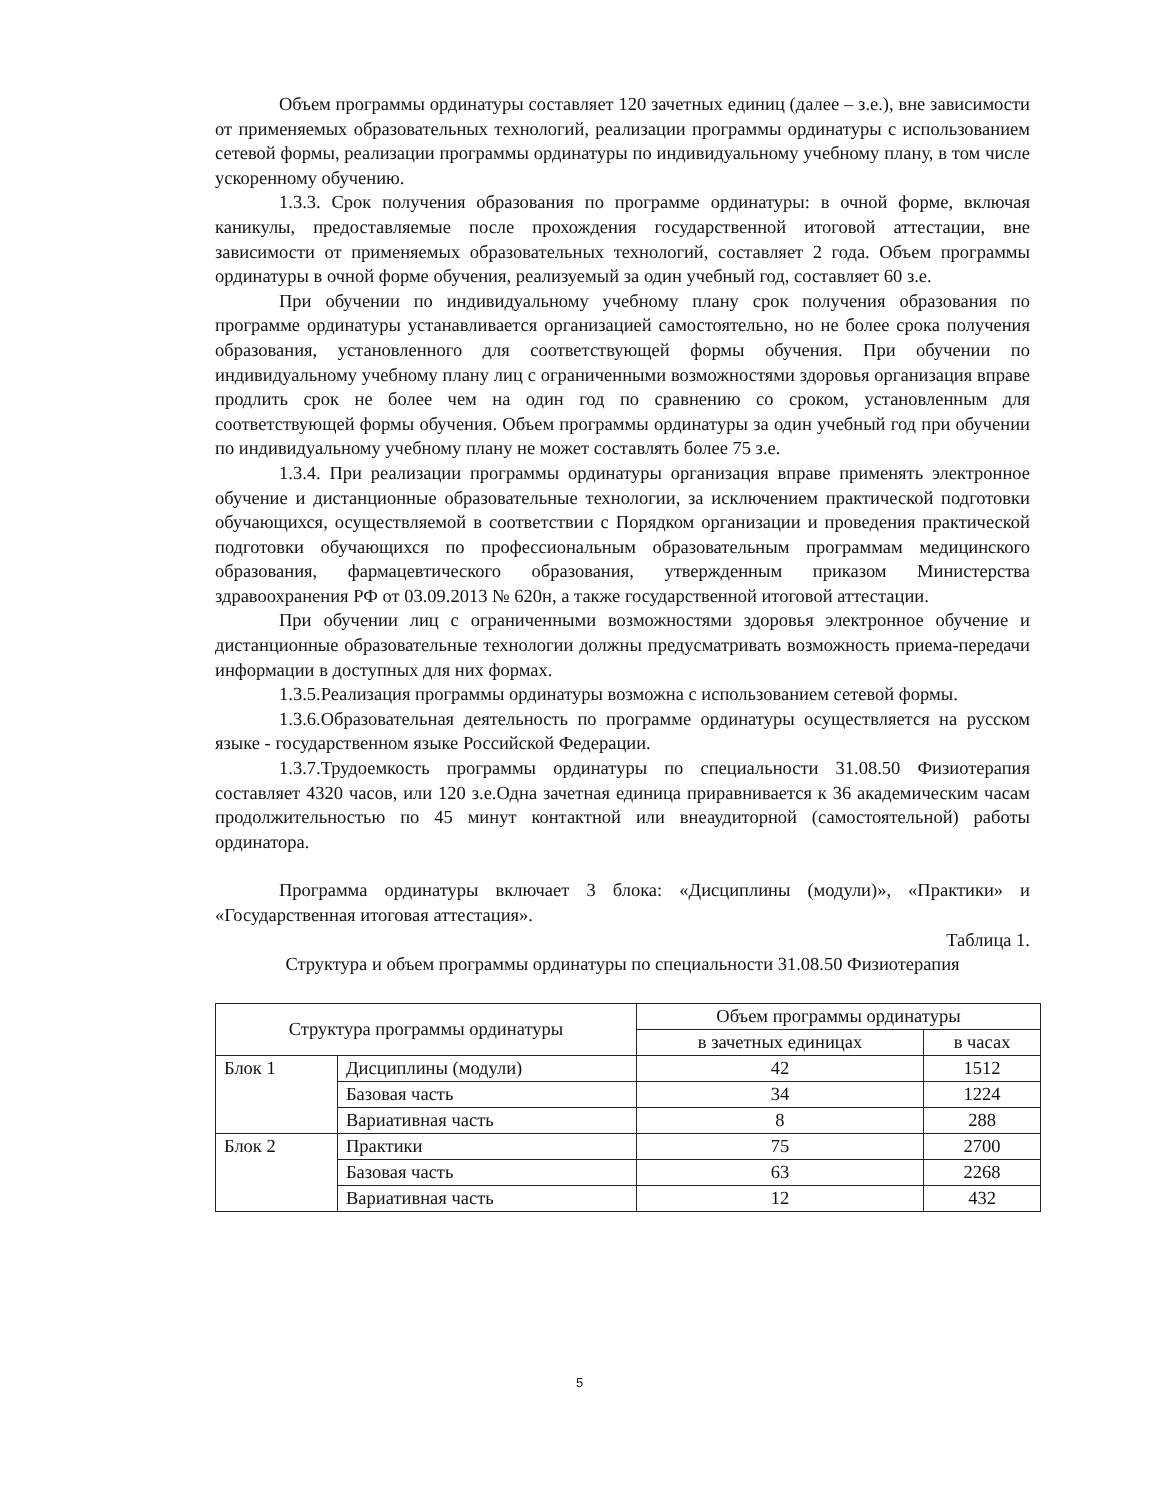Объем программы ординатуры составляет 120 зачетных единиц (далее – з.е.), вне зависимости от применяемых образовательных технологий, реализации программы ординатуры с использованием сетевой формы, реализации программы ординатуры по индивидуальному учебному плану, в том числе ускоренному обучению.
1.3.3. Срок получения образования по программе ординатуры: в очной форме, включая каникулы, предоставляемые после прохождения государственной итоговой аттестации, вне зависимости от применяемых образовательных технологий, составляет 2 года. Объем программы ординатуры в очной форме обучения, реализуемый за один учебный год, составляет 60 з.е.
При обучении по индивидуальному учебному плану срок получения образования по программе ординатуры устанавливается организацией самостоятельно, но не более срока получения образования, установленного для соответствующей формы обучения. При обучении по индивидуальному учебному плану лиц с ограниченными возможностями здоровья организация вправе продлить срок не более чем на один год по сравнению со сроком, установленным для соответствующей формы обучения. Объем программы ординатуры за один учебный год при обучении по индивидуальному учебному плану не может составлять более 75 з.е.
1.3.4. При реализации программы ординатуры организация вправе применять электронное обучение и дистанционные образовательные технологии, за исключением практической подготовки обучающихся, осуществляемой в соответствии с Порядком организации и проведения практической подготовки обучающихся по профессиональным образовательным программам медицинского образования, фармацевтического образования, утвержденным приказом Министерства здравоохранения РФ от 03.09.2013 № 620н, а также государственной итоговой аттестации.
При обучении лиц с ограниченными возможностями здоровья электронное обучение и дистанционные образовательные технологии должны предусматривать возможность приема-передачи информации в доступных для них формах.
1.3.5.Реализация программы ординатуры возможна с использованием сетевой формы.
1.3.6.Образовательная деятельность по программе ординатуры осуществляется на русском языке - государственном языке Российской Федерации.
1.3.7.Трудоемкость программы ординатуры по специальности 31.08.50 Физиотерапия составляет 4320 часов, или 120 з.е.Одна зачетная единица приравнивается к 36 академическим часам продолжительностью по 45 минут контактной или внеаудиторной (самостоятельной) работы ординатора.
Программа ординатуры включает 3 блока: «Дисциплины (модули)», «Практики» и «Государственная итоговая аттестация».
Таблица 1.
Структура и объем программы ординатуры по специальности 31.08.50 Физиотерапия
| Структура программы ординатуры | | Объем программы ординатуры | |
| --- | --- | --- | --- |
| | | в зачетных единицах | в часах |
| Блок 1 | Дисциплины (модули) | 42 | 1512 |
| | Базовая часть | 34 | 1224 |
| | Вариативная часть | 8 | 288 |
| Блок 2 | Практики | 75 | 2700 |
| | Базовая часть | 63 | 2268 |
| | Вариативная часть | 12 | 432 |
5